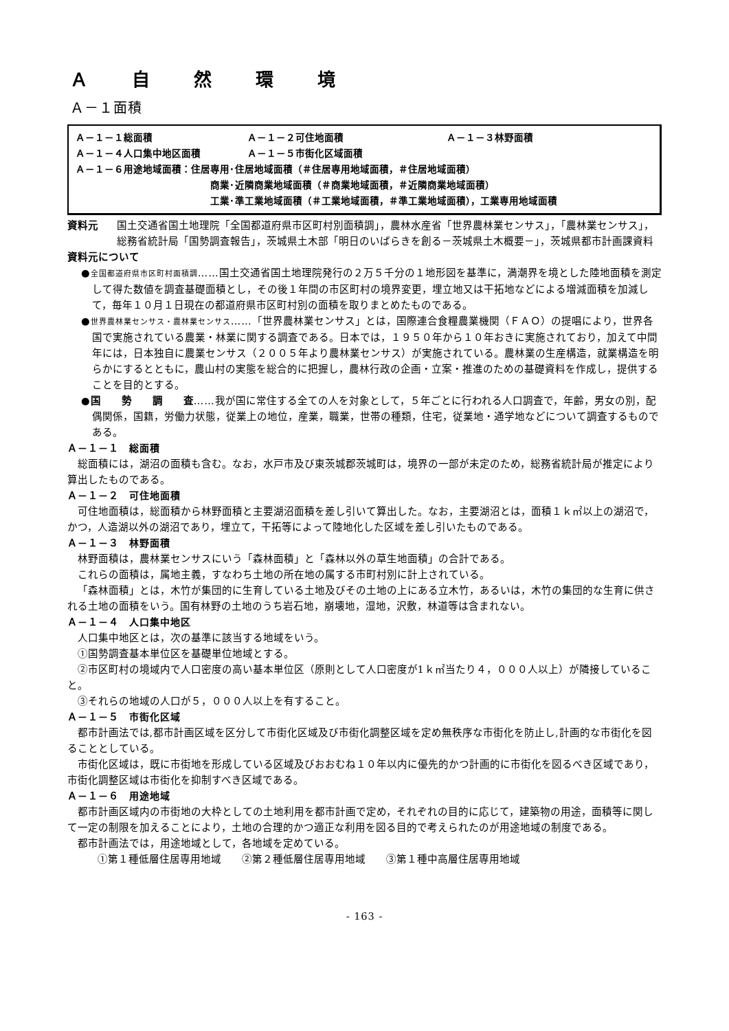Ａ自然環 境
Ａ－１面積
Ａ－１－１総面積 Ａ－１－２可住地面積 Ａ－１－３林野面積
Ａ－１－４人口集中地区面積 Ａ－１－５市街化区域面積
Ａ－１－６用途地域面積：住居専用･住居地域面積（＃住居専用地域面積，＃住居地域面積）
商業･近隣商業地域面積（＃商業地域面積，＃近隣商業地域面積）
工業･準工業地域面積（＃工業地域面積，＃準工業地域面積），工業専用地域面積
資料元 国土交通省国土地理院「全国都道府県市区町村別面積調」，農林水産省「世界農林業センサス」，「農林業センサス」，総務省統計局「国勢調査報告」，茨城県土木部「明日のいばらきを創る－茨城県土木概要－」，茨城県都市計画課資料
資料元について
●全国都道府県市区町村面積調……国土交通省国土地理院発行の２万５千分の１地形図を基準に，満潮界を境とした陸地面積を測定して得た数値を調査基礎面積とし，その後１年間の市区町村の境界変更，埋立地又は干拓地などによる増減面積を加減して，毎年１０月１日現在の都道府県市区町村別の面積を取りまとめたものである。
●世界農林業センサス・農林業センサス……「世界農林業センサス」とは，国際連合食糧農業機関（ＦＡＯ）の提唱により，世界各国で実施されている農業・林業に関する調査である。日本では，１９５０年から１０年おきに実施されており，加えて中間年には，日本独自に農業センサス（２００５年より農林業センサス）が実施されている。農林業の生産構造，就業構造を明らかにするとともに，農山村の実態を総合的に把握し，農林行政の企画・立案・推進のための基礎資料を作成し，提供することを目的とする。
●国　　勢　　調　　査……我が国に常住する全ての人を対象として，５年ごとに行われる人口調査で，年齢，男女の別，配偶関係，国籍，労働力状態，従業上の地位，産業，職業，世帯の種類，住宅，従業地・通学地などについて調査するものである。
Ａ－１－１　総面積
総面積には，湖沼の面積も含む。なお，水戸市及び東茨城郡茨城町は，境界の一部が未定のため，総務省統計局が推定により算出したものである。
Ａ－１－２　可住地面積
可住地面積は，総面積から林野面積と主要湖沼面積を差し引いて算出した。なお，主要湖沼とは，面積１ｋ㎡以上の湖沼で，かつ，人造湖以外の湖沼であり，埋立て，干拓等によって陸地化した区域を差し引いたものである。
Ａ－１－３　林野面積
林野面積は，農林業センサスにいう「森林面積」と「森林以外の草生地面積」の合計である。
これらの面積は，属地主義，すなわち土地の所在地の属する市町村別に計上されている。
「森林面積」とは，木竹が集団的に生育している土地及びその土地の上にある立木竹，あるいは，木竹の集団的な生育に供される土地の面積をいう。国有林野の土地のうち岩石地，崩壊地，湿地，沢敷，林道等は含まれない。
Ａ－１－４　人口集中地区
人口集中地区とは，次の基準に該当する地域をいう。
①国勢調査基本単位区を基礎単位地域とする。
②市区町村の境域内で人口密度の高い基本単位区（原則として人口密度が1ｋ㎡当たり４，０００人以上）が隣接していること。
③それらの地域の人口が５，０００人以上を有すること。
Ａ－１－５　市街化区域
都市計画法では,都市計画区域を区分して市街化区域及び市街化調整区域を定め無秩序な市街化を防止し,計画的な市街化を図ることとしている。
市街化区域は，既に市街地を形成している区域及びおおむね１０年以内に優先的かつ計画的に市街化を図るべき区域であり，市街化調整区域は市街化を抑制すべき区域である。
Ａ－１－６　用途地域
都市計画区域内の市街地の大枠としての土地利用を都市計画で定め，それぞれの目的に応じて，建築物の用途，面積等に関して一定の制限を加えることにより，土地の合理的かつ適正な利用を図る目的で考えられたのが用途地域の制度である。
都市計画法では，用途地域として，各地域を定めている。
①第１種低層住居専用地域　　②第２種低層住居専用地域　　③第１種中高層住居専用地域
- 163 -